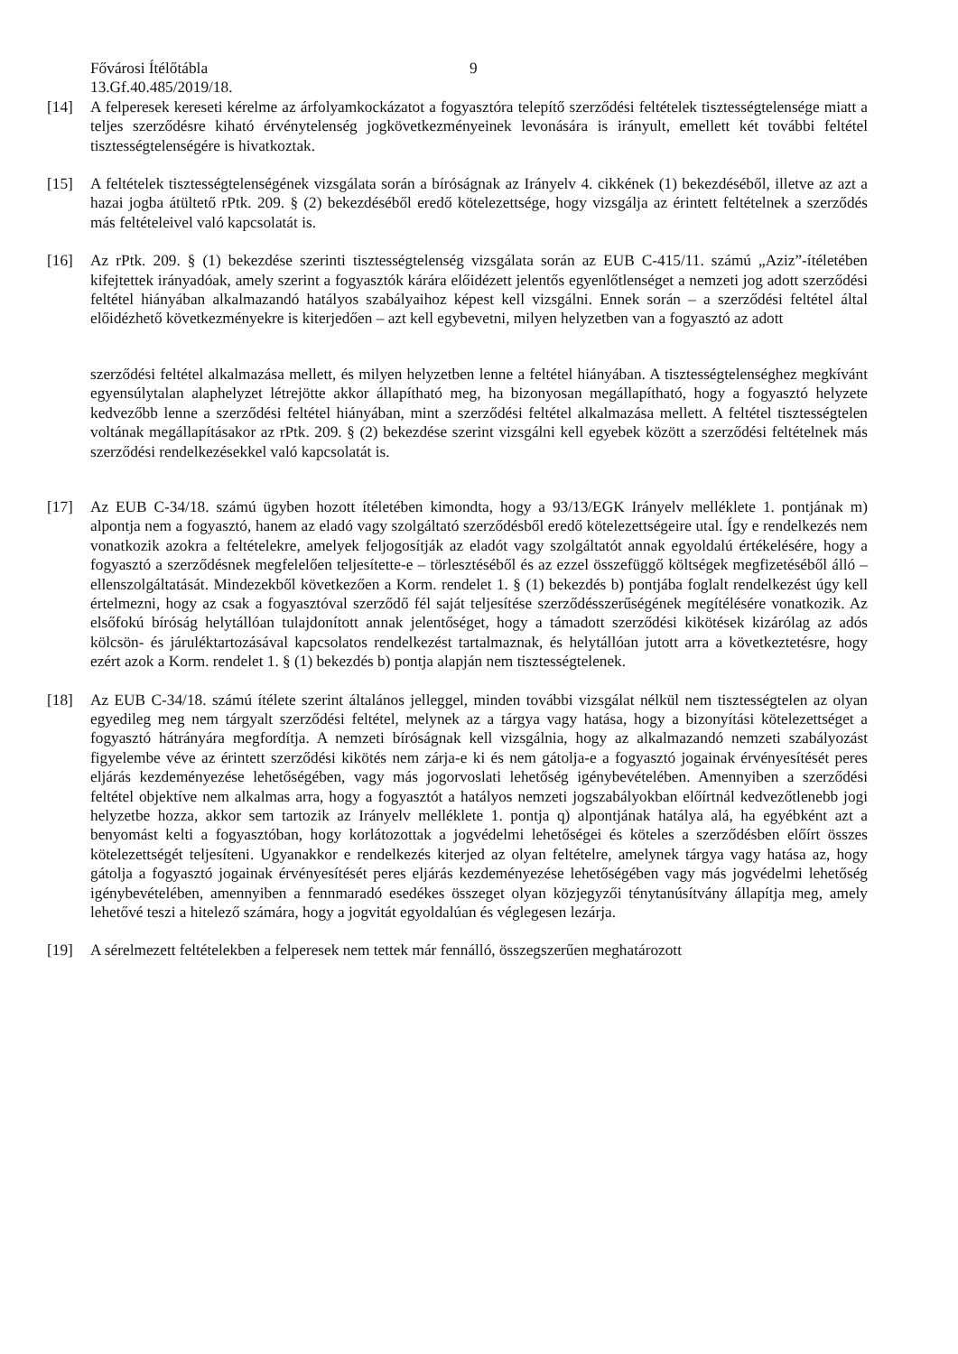Fővárosi Ítélőtábla 9
13.Gf.40.485/2019/18.
[14] A felperesek kereseti kérelme az árfolyamkockázatot a fogyasztóra telepítő szerződési feltételek tisztességtelensége miatt a teljes szerződésre kiható érvénytelenség jogkövetkezményeinek levonására is irányult, emellett két további feltétel tisztességtelenségére is hivatkoztak.
[15] A feltételek tisztességtelenségének vizsgálata során a bíróságnak az Irányelv 4. cikkének (1) bekezdéséből, illetve az azt a hazai jogba átültető rPtk. 209. § (2) bekezdéséből eredő kötelezettsége, hogy vizsgálja az érintett feltételnek a szerződés más feltételeivel való kapcsolatát is.
[16] Az rPtk. 209. § (1) bekezdése szerinti tisztességtelenség vizsgálata során az EUB C-415/11. számú „Aziz”-ítéletében kifejtettek irányadóak, amely szerint a fogyasztók kárára előidézett jelentős egyenlőtlenséget a nemzeti jog adott szerződési feltétel hiányában alkalmazandó hatályos szabályaihoz képest kell vizsgálni. Ennek során – a szerződési feltétel által előidézhető következményekre is kiterjedően – azt kell egybevetni, milyen helyzetben van a fogyasztó az adott
szerződési feltétel alkalmazása mellett, és milyen helyzetben lenne a feltétel hiányában. A tisztességtelenséghez megkívánt egyensúlytalan alaphelyzet létrejötte akkor állapítható meg, ha bizonyosan megállapítható, hogy a fogyasztó helyzete kedvezőbb lenne a szerződési feltétel hiányában, mint a szerződési feltétel alkalmazása mellett. A feltétel tisztességtelen voltának megállapításakor az rPtk. 209. § (2) bekezdése szerint vizsgálni kell egyebek között a szerződési feltételnek más szerződési rendelkezésekkel való kapcsolatát is.
[17] Az EUB C-34/18. számú ügyben hozott ítéletében kimondta, hogy a 93/13/EGK Irányelv melléklete 1. pontjának m) alpontja nem a fogyasztó, hanem az eladó vagy szolgáltató szerződésből eredő kötelezettségeire utal. Így e rendelkezés nem vonatkozik azokra a feltételekre, amelyek feljogosítják az eladót vagy szolgáltatót annak egyoldalú értékelésére, hogy a fogyasztó a szerződésnek megfelelően teljesítette-e – törlesztéséből és az ezzel összefüggő költségek megfizetéséből álló – ellenszolgáltatását. Mindezekből következően a Korm. rendelet 1. § (1) bekezdés b) pontjába foglalt rendelkezést úgy kell értelmezni, hogy az csak a fogyasztóval szerződő fél saját teljesítése szerződésszerűségének megítélésére vonatkozik. Az elsőfokú bíróság helytállóan tulajdonított annak jelentőséget, hogy a támadott szerződési kikötések kizárólag az adós kölcsön- és járuléktartozásával kapcsolatos rendelkezést tartalmaznak, és helytállóan jutott arra a következtetésre, hogy ezért azok a Korm. rendelet 1. § (1) bekezdés b) pontja alapján nem tisztességtelenek.
[18] Az EUB C-34/18. számú ítélete szerint általános jelleggel, minden további vizsgálat nélkül nem tisztességtelen az olyan egyedileg meg nem tárgyalt szerződési feltétel, melynek az a tárgya vagy hatása, hogy a bizonyítási kötelezettséget a fogyasztó hátrányára megfordítja. A nemzeti bíróságnak kell vizsgálnia, hogy az alkalmazandó nemzeti szabályozást figyelembe véve az érintett szerződési kikötés nem zárja-e ki és nem gátolja-e a fogyasztó jogainak érvényesítését peres eljárás kezdeményezése lehetőségében, vagy más jogorvoslati lehetőség igénybevételében. Amennyiben a szerződési feltétel objektíve nem alkalmas arra, hogy a fogyasztót a hatályos nemzeti jogszabályokban előírtnál kedvezőtlenebb jogi helyzetbe hozza, akkor sem tartozik az Irányelv melléklete 1. pontja q) alpontjának hatálya alá, ha egyébként azt a benyomást kelti a fogyasztóban, hogy korlátozottak a jogvédelmi lehetőségei és köteles a szerződésben előírt összes kötelezettségét teljesíteni. Ugyanakkor e rendelkezés kiterjed az olyan feltételre, amelynek tárgya vagy hatása az, hogy gátolja a fogyasztó jogainak érvényesítését peres eljárás kezdeményezése lehetőségében vagy más jogvédelmi lehetőség igénybevételében, amennyiben a fennmaradó esedékes összeget olyan közjegyzői ténytanúsítvány állapítja meg, amely lehetővé teszi a hitelező számára, hogy a jogvitát egyoldalúan és véglegesen lezárja.
[19] A sérelmezett feltételekben a felperesek nem tettek már fennálló, összegszerűen meghatározott